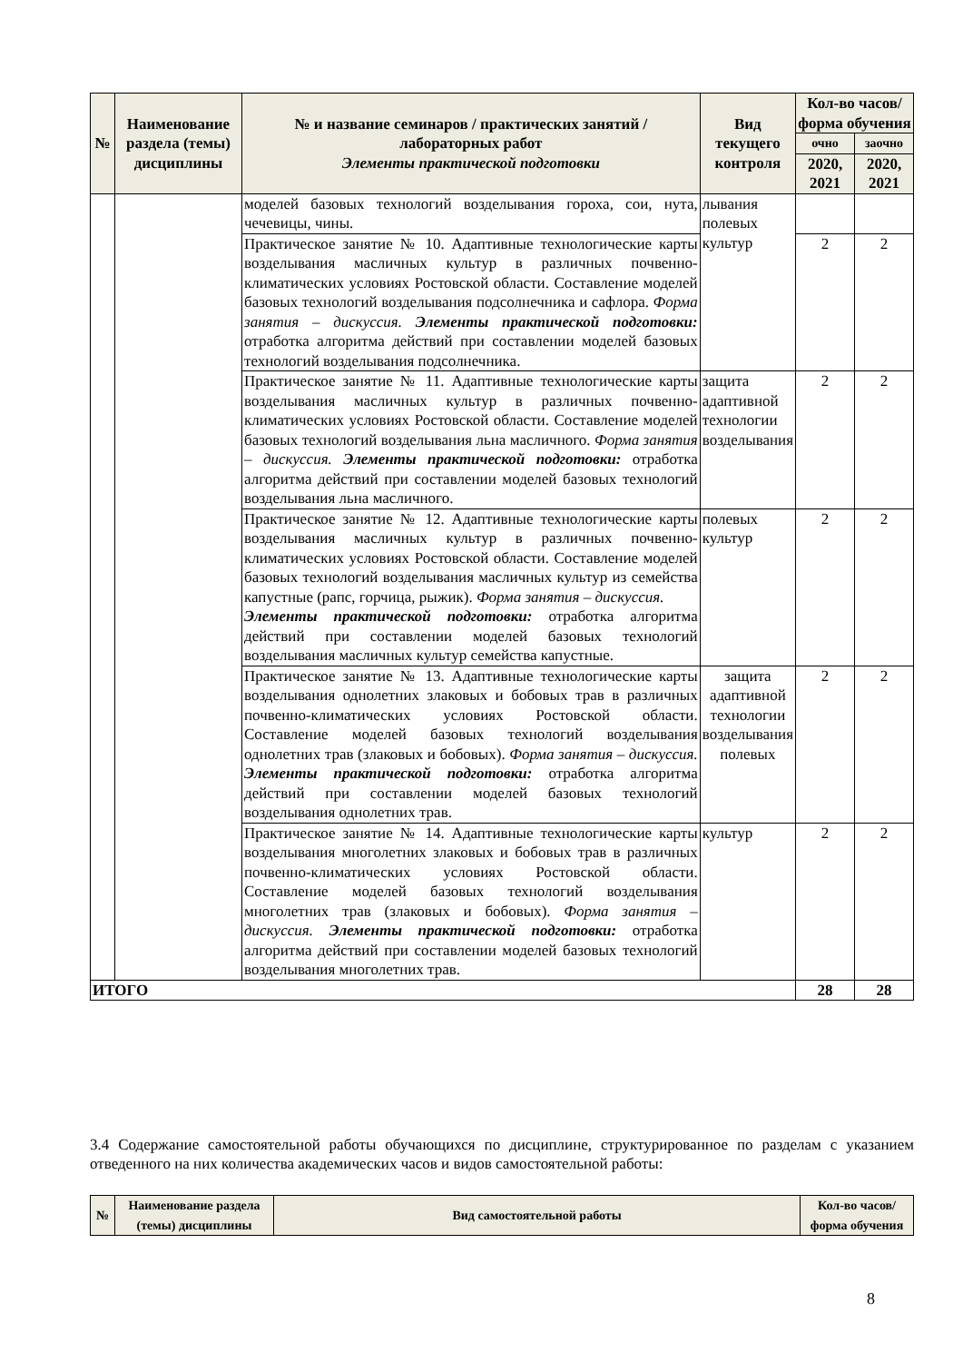| № | Наименование раздела (темы) дисциплины | № и название семинаров / практических занятий / лабораторных работ Элементы практической подготовки | Вид текущего контроля | Кол-во часов/форма обучения | |
| --- | --- | --- | --- | --- | --- |
| | | | | очно | заочно |
| | | | | 2020, 2021 | 2020, 2021 |
| | | моделей базовых технологий возделывания гороха, сои, нута, чечевицы, чины. | лывания полевых культур | | |
| | | Практическое занятие № 10. Адаптивные технологические карты возделывания масличных культур в различных почвенно-климатических условиях Ростовской области. Составление моделей базовых технологий возделывания подсолнечника и сафлора. Форма занятия – дискуссия. Элементы практической подготовки: отработка алгоритма действий при составлении моделей базовых технологий возделывания подсолнечника. | | 2 | 2 |
| | | Практическое занятие № 11. Адаптивные технологические карты возделывания масличных культур в различных почвенно-климатических условиях Ростовской области. Составление моделей базовых технологий возделывания льна масличного. Форма занятия – дискуссия. Элементы практической подготовки: отработка алгоритма действий при составлении моделей базовых технологий возделывания льна масличного. | защита адаптивной технологии возделывания | 2 | 2 |
| | | Практическое занятие № 12. Адаптивные технологические карты возделывания масличных культур в различных почвенно-климатических условиях Ростовской области. Составление моделей базовых технологий возделывания масличных культур из семейства капустные (рапс, горчица, рыжик). Форма занятия – дискуссия. Элементы практической подготовки: отработка алгоритма действий при составлении моделей базовых технологий возделывания масличных культур семейства капустные. | полевых культур | 2 | 2 |
| | | Практическое занятие № 13. Адаптивные технологические карты возделывания однолетних злаковых и бобовых трав в различных почвенно-климатических условиях Ростовской области. Составление моделей базовых технологий возделывания однолетних трав (злаковых и бобовых). Форма занятия – дискуссия. Элементы практической подготовки: отработка алгоритма действий при составлении моделей базовых технологий возделывания однолетних трав. | защита адаптивной технологии возделывания полевых | 2 | 2 |
| | | Практическое занятие № 14. Адаптивные технологические карты возделывания многолетних злаковых и бобовых трав в различных почвенно-климатических условиях Ростовской области. Составление моделей базовых технологий возделывания многолетних трав (злаковых и бобовых). Форма занятия – дискуссия. Элементы практической подготовки: отработка алгоритма действий при составлении моделей базовых технологий возделывания многолетних трав. | культур | 2 | 2 |
| ИТОГО | | | | 28 | 28 |
3.4 Содержание самостоятельной работы обучающихся по дисциплине, структурированное по разделам с указанием отведенного на них количества академических часов и видов самостоятельной работы:
| № | Наименование раздела (темы) дисциплины | Вид самостоятельной работы | Кол-во часов/форма обучения |
| --- | --- | --- | --- |
8